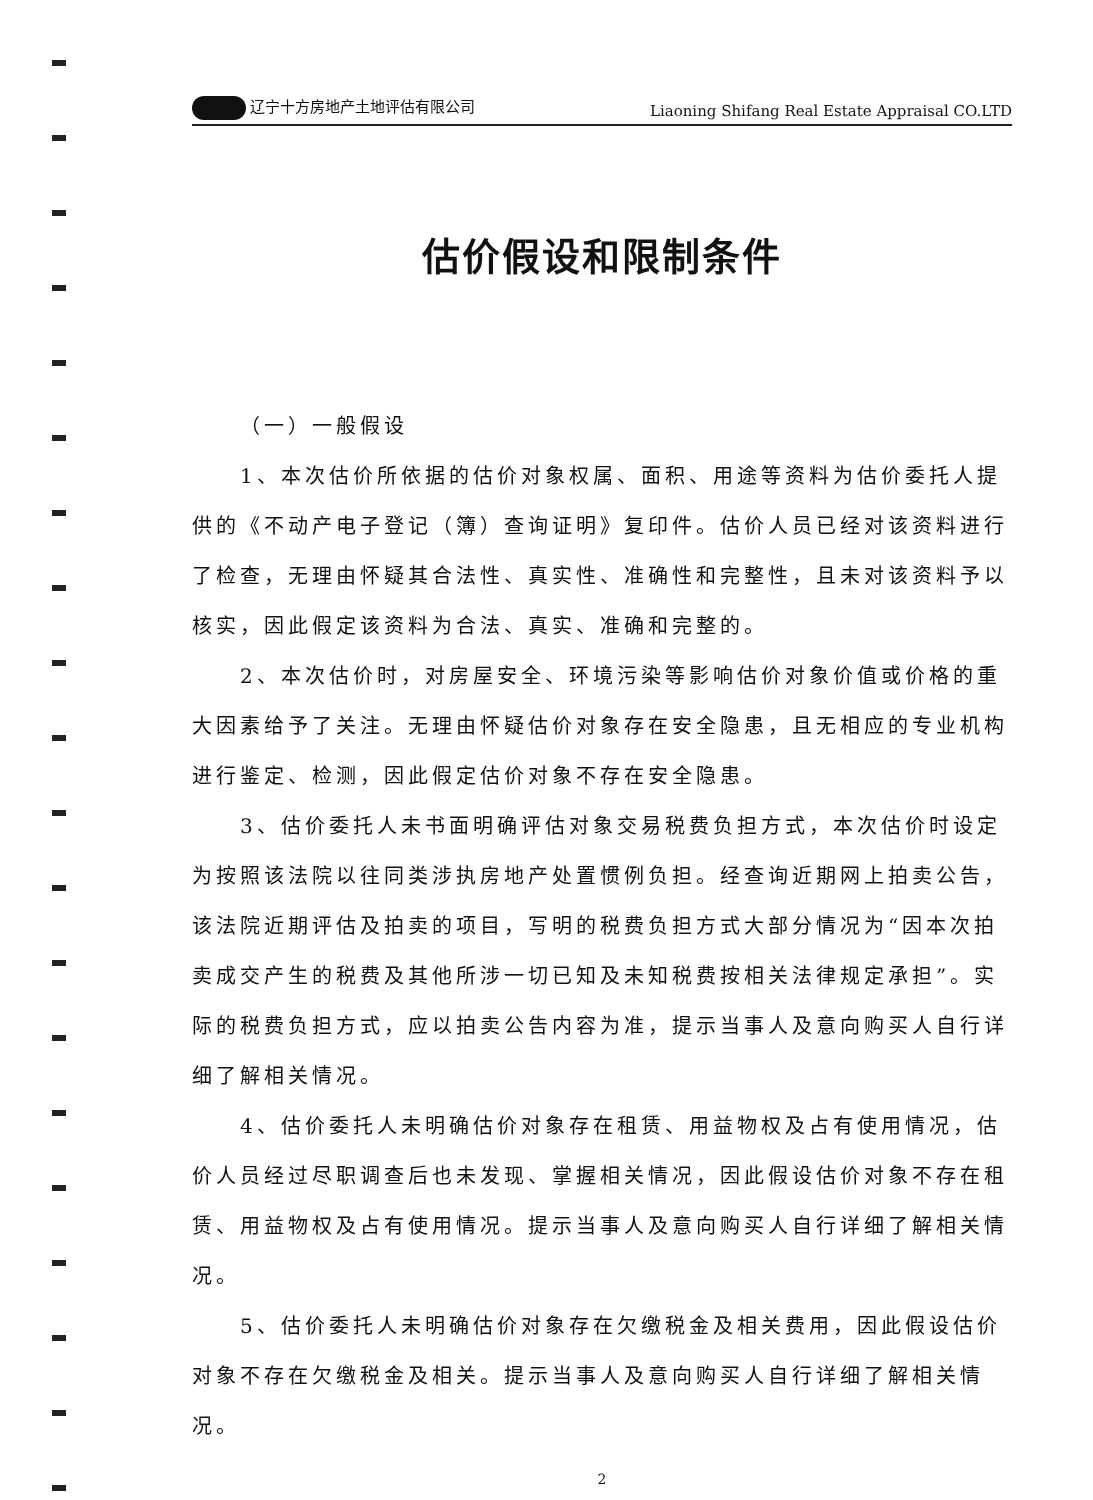辽宁十方房地产土地评估有限公司 Liaoning Shifang Real Estate Appraisal CO.LTD
估价假设和限制条件
（一）一般假设
1、本次估价所依据的估价对象权属、面积、用途等资料为估价委托人提供的《不动产电子登记（簿）查询证明》复印件。估价人员已经对该资料进行了检查，无理由怀疑其合法性、真实性、准确性和完整性，且未对该资料予以核实，因此假定该资料为合法、真实、准确和完整的。
2、本次估价时，对房屋安全、环境污染等影响估价对象价值或价格的重大因素给予了关注。无理由怀疑估价对象存在安全隐患，且无相应的专业机构进行鉴定、检测，因此假定估价对象不存在安全隐患。
3、估价委托人未书面明确评估对象交易税费负担方式，本次估价时设定为按照该法院以往同类涉执房地产处置惯例负担。经查询近期网上拍卖公告，该法院近期评估及拍卖的项目，写明的税费负担方式大部分情况为“因本次拍卖成交产生的税费及其他所涉一切已知及未知税费按相关法律规定承担”。实际的税费负担方式，应以拍卖公告内容为准，提示当事人及意向购买人自行详细了解相关情况。
4、估价委托人未明确估价对象存在租赁、用益物权及占有使用情况，估价人员经过尽职调查后也未发现、掌握相关情况，因此假设估价对象不存在租赁、用益物权及占有使用情况。提示当事人及意向购买人自行详细了解相关情况。
5、估价委托人未明确估价对象存在欠缴税金及相关费用，因此假设估价对象不存在欠缴税金及相关。提示当事人及意向购买人自行详细了解相关情况。
2